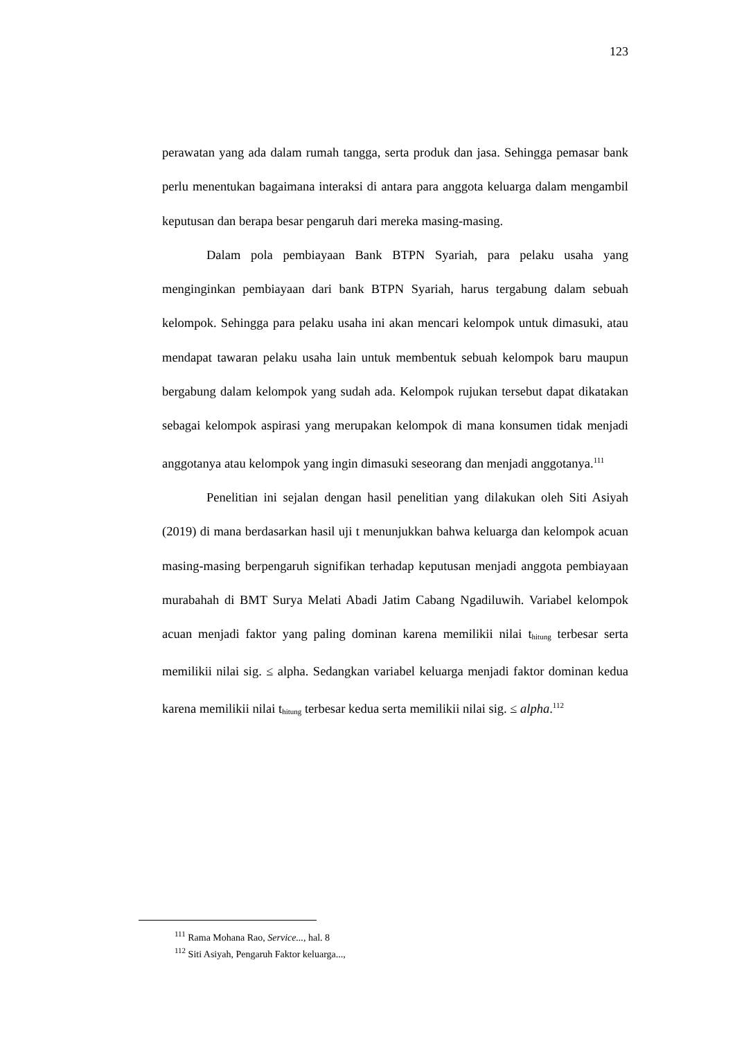123
perawatan yang ada dalam rumah tangga, serta produk dan jasa. Sehingga pemasar bank perlu menentukan bagaimana interaksi di antara para anggota keluarga dalam mengambil keputusan dan berapa besar pengaruh dari mereka masing-masing.
Dalam pola pembiayaan Bank BTPN Syariah, para pelaku usaha yang menginginkan pembiayaan dari bank BTPN Syariah, harus tergabung dalam sebuah kelompok. Sehingga para pelaku usaha ini akan mencari kelompok untuk dimasuki, atau mendapat tawaran pelaku usaha lain untuk membentuk sebuah kelompok baru maupun bergabung dalam kelompok yang sudah ada. Kelompok rujukan tersebut dapat dikatakan sebagai kelompok aspirasi yang merupakan kelompok di mana konsumen tidak menjadi anggotanya atau kelompok yang ingin dimasuki seseorang dan menjadi anggotanya.<sup>111</sup>
Penelitian ini sejalan dengan hasil penelitian yang dilakukan oleh Siti Asiyah (2019) di mana berdasarkan hasil uji t menunjukkan bahwa keluarga dan kelompok acuan masing-masing berpengaruh signifikan terhadap keputusan menjadi anggota pembiayaan murabahah di BMT Surya Melati Abadi Jatim Cabang Ngadiluwih. Variabel kelompok acuan menjadi faktor yang paling dominan karena memilikii nilai t<sub>hitung</sub> terbesar serta memilikii nilai sig. ≤ alpha. Sedangkan variabel keluarga menjadi faktor dominan kedua karena memilikii nilai t<sub>hitung</sub> terbesar kedua serta memilikii nilai sig. ≤ alpha.<sup>112</sup>
<sup>111</sup> Rama Mohana Rao, Service..., hal. 8
<sup>112</sup> Siti Asiyah, Pengaruh Faktor keluarga...,